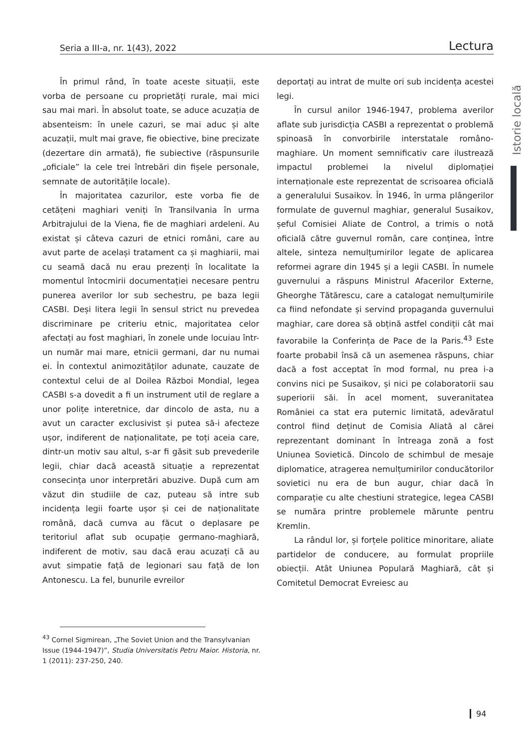Seria a III-a, nr. 1(43), 2022 Lectura
Istorie locală
În primul rând, în toate aceste situații, este vorba de persoane cu proprietăți rurale, mai mici sau mai mari. În absolut toate, se aduce acuzația de absenteism: în unele cazuri, se mai aduc și alte acuzații, mult mai grave, fie obiective, bine precizate (dezertare din armată), fie subiective (răspunsurile „oficiale” la cele trei întrebări din fișele personale, semnate de autoritățile locale).
În majoritatea cazurilor, este vorba fie de cetățeni maghiari veniți în Transilvania în urma Arbitrajului de la Viena, fie de maghiari ardeleni. Au existat și câteva cazuri de etnici români, care au avut parte de același tratament ca și maghiarii, mai cu seamă dacă nu erau prezenți în localitate la momentul întocmirii documentației necesare pentru punerea averilor lor sub sechestru, pe baza legii CASBI. Deși litera legii în sensul strict nu prevedea discriminare pe criteriu etnic, majoritatea celor afectați au fost maghiari, în zonele unde locuiau într-un număr mai mare, etnicii germani, dar nu numai ei. În contextul animozităților adunate, cauzate de contextul celui de al Doilea Război Mondial, legea CASBI s-a dovedit a fi un instrument util de reglare a unor polițe interetnice, dar dincolo de asta, nu a avut un caracter exclusivist și putea să-i afecteze ușor, indiferent de naționalitate, pe toți aceia care, dintr-un motiv sau altul, s-ar fi găsit sub prevederile legii, chiar dacă această situație a reprezentat consecința unor interpretări abuzive. După cum am văzut din studiile de caz, puteau să intre sub incidența legii foarte ușor și cei de naționalitate română, dacă cumva au făcut o deplasare pe teritoriul aflat sub ocupație germano-maghiară, indiferent de motiv, sau dacă erau acuzați că au avut simpatie față de legionari sau față de Ion Antonescu. La fel, bunurile evreilor
deportați au intrat de multe ori sub incidența acestei legi.
În cursul anilor 1946-1947, problema averilor aflate sub jurisdicția CASBI a reprezentat o problemă spinoasă în convorbirile interstatale româno-maghiare. Un moment semnificativ care ilustrează impactul problemei la nivelul diplomației internaționale este reprezentat de scrisoarea oficială a generalului Susaikov. În 1946, în urma plângerilor formulate de guvernul maghiar, generalul Susaikov, șeful Comisiei Aliate de Control, a trimis o notă oficială către guvernul român, care conținea, între altele, sinteza nemulțumirilor legate de aplicarea reformei agrare din 1945 și a legii CASBI. În numele guvernului a răspuns Ministrul Afacerilor Externe, Gheorghe Tătărescu, care a catalogat nemulțumirile ca fiind nefondate și servind propaganda guvernului maghiar, care dorea să obțină astfel condiții cât mai favorabile la Conferința de Pace de la Paris.<sup>43</sup> Este foarte probabil însă că un asemenea răspuns, chiar dacă a fost acceptat în mod formal, nu prea i-a convins nici pe Susaikov, și nici pe colaboratorii sau superiorii săi. În acel moment, suveranitatea României ca stat era puternic limitată, adevăratul control fiind deținut de Comisia Aliată al cărei reprezentant dominant în întreaga zonă a fost Uniunea Sovietică. Dincolo de schimbul de mesaje diplomatice, atragerea nemulțumirilor conducătorilor sovietici nu era de bun augur, chiar dacă în comparație cu alte chestiuni strategice, legea CASBI se număra printre problemele mărunte pentru Kremlin.
La rândul lor, și forțele politice minoritare, aliate partidelor de conducere, au formulat propriile obiecții. Atât Uniunea Populară Maghiară, cât și Comitetul Democrat Evreiesc au
<sup>43</sup> Cornel Sigmirean, „The Soviet Union and the Transylvanian Issue (1944-1947)”, Studia Universitatis Petru Maior. Historia, nr. 1 (2011): 237-250, 240.
94